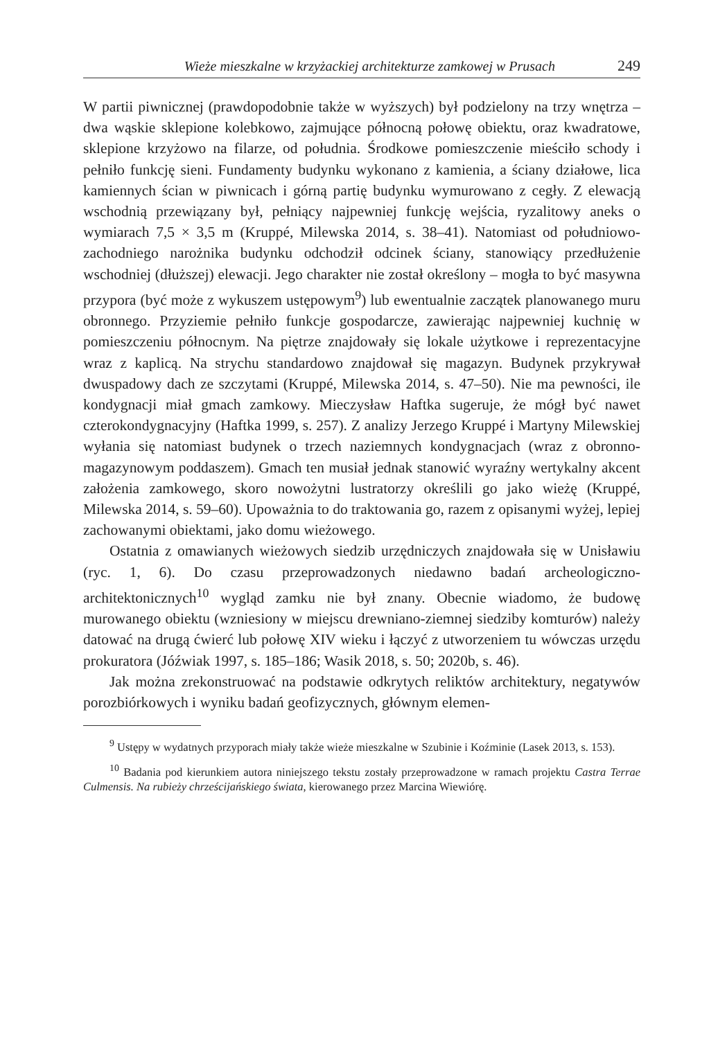Wieże mieszkalne w krzyżackiej architekturze zamkowej w Prusach 249
W partii piwnicznej (prawdopodobnie także w wyższych) był podzielony na trzy wnętrza – dwa wąskie sklepione kolebkowo, zajmujące północną połowę obiektu, oraz kwadratowe, sklepione krzyżowo na filarze, od południa. Środkowe pomieszczenie mieściło schody i pełniło funkcję sieni. Fundamenty budynku wykonano z kamienia, a ściany działowe, lica kamiennych ścian w piwnicach i górną partię budynku wymurowano z cegły. Z elewacją wschodnią przewiązany był, pełniący najpewniej funkcję wejścia, ryzalitowy aneks o wymiarach 7,5 × 3,5 m (Kruppé, Milewska 2014, s. 38–41). Natomiast od południowo-zachodniego narożnika budynku odchodził odcinek ściany, stanowiący przedłużenie wschodniej (dłuższej) elewacji. Jego charakter nie został określony – mogła to być masywna przypora (być może z wykuszem ustępowym<sup>9</sup>) lub ewentualnie zaczątek planowanego muru obronnego. Przyziemie pełniło funkcje gospodarcze, zawierając najpewniej kuchnię w pomieszczeniu północnym. Na piętrze znajdowały się lokale użytkowe i reprezentacyjne wraz z kaplicą. Na strychu standardowo znajdował się magazyn. Budynek przykrywał dwuspadowy dach ze szczytami (Kruppé, Milewska 2014, s. 47–50). Nie ma pewności, ile kondygnacji miał gmach zamkowy. Mieczysław Haftka sugeruje, że mógł być nawet czterokondygnacyjny (Haftka 1999, s. 257). Z analizy Jerzego Kruppé i Martyny Milewskiej wyłania się natomiast budynek o trzech naziemnych kondygnacjach (wraz z obronno-magazynowym poddaszem). Gmach ten musiał jednak stanowić wyraźny wertykalny akcent założenia zamkowego, skoro nowożytni lustratorzy określili go jako wieżę (Kruppé, Milewska 2014, s. 59–60). Upoważnia to do traktowania go, razem z opisanymi wyżej, lepiej zachowanymi obiektami, jako domu wieżowego.
Ostatnia z omawianych wieżowych siedzib urzędniczych znajdowała się w Unisławiu (ryc. 1, 6). Do czasu przeprowadzonych niedawno badań archeologiczno-architektonicznych<sup>10</sup> wygląd zamku nie był znany. Obecnie wiadomo, że budowę murowanego obiektu (wzniesiony w miejscu drewniano-ziemnej siedziby komturów) należy datować na drugą ćwierć lub połowę XIV wieku i łączyć z utworzeniem tu wówczas urzędu prokuratora (Jóźwiak 1997, s. 185–186; Wasik 2018, s. 50; 2020b, s. 46).
Jak można zrekonstruować na podstawie odkrytych reliktów architektury, negatywów porozbiórkowych i wyniku badań geofizycznych, głównym elemen-
<sup>9</sup> Ustępy w wydatnych przyporach miały także wieże mieszkalne w Szubinie i Koźminie (Lasek 2013, s. 153).
<sup>10</sup> Badania pod kierunkiem autora niniejszego tekstu zostały przeprowadzone w ramach projektu Castra Terrae Culmensis. Na rubieży chrześcijańskiego świata, kierowanego przez Marcina Wiewiórę.